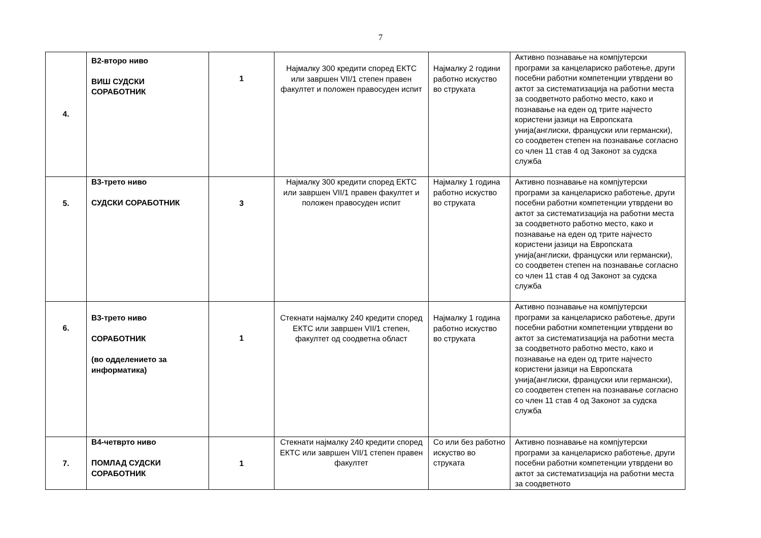7
| 4. | В2-второ ниво ВИШ СУДСКИ СОРАБОТНИК | 1 | Најмалку 300 кредити според ЕКТС или завршен VII/1 степен правен факултет и положен правосуден испит | Најмалку 2 години работно искуство во струката | Активно познавање на компјутерски програми за канцелариско работење, други посебни работни компетенции утврдени во актот за систематизација на работни места за соодветното работно место, како и познавање на еден од трите најчесто користени јазици на Европската унија(англиски, француски или германски), со соодветен степен на познавање согласно со член 11 став 4 од Законот за судска служба |
| 5. | В3-трето ниво СУДСКИ СОРАБОТНИК | 3 | Најмалку 300 кредити според ЕКТС или завршен VII/1 правен факултет и положен правосуден испит | Најмалку 1 година работно искуство во струката | Активно познавање на компјутерски програми за канцелариско работење, други посебни работни компетенции утврдени во актот за систематизација на работни места за соодветното работно место, како и познавање на еден од трите најчесто користени јазици на Европската унија(англиски, француски или германски), со соодветен степен на познавање согласно со член 11 став 4 од Законот за судска служба |
| 6. | В3-трето ниво СОРАБОТНИК (во одделението за информатика) | 1 | Стекнати најмалку 240 кредити според ЕКТС или завршен VII/1 степен, факултет од соодветна област | Најмалку 1 година работно искуство во струката | Активно познавање на компјутерски програми за канцелариско работење, други посебни работни компетенции утврдени во актот за систематизација на работни места за соодветното работно место, како и познавање на еден од трите најчесто користени јазици на Европската унија(англиски, француски или германски), со соодветен степен на познавање согласно со член 11 став 4 од Законот за судска служба |
| 7. | В4-четврто ниво ПОМЛАД СУДСКИ СОРАБОТНИК | 1 | Стекнати најмалку 240 кредити според ЕКТС или завршен VII/1 степен правен факултет | Со или без работно искуство во струката | Активно познавање на компјутерски програми за канцелариско работење, други посебни работни компетенции утврдени во актот за систематизација на работни места за соодветното |